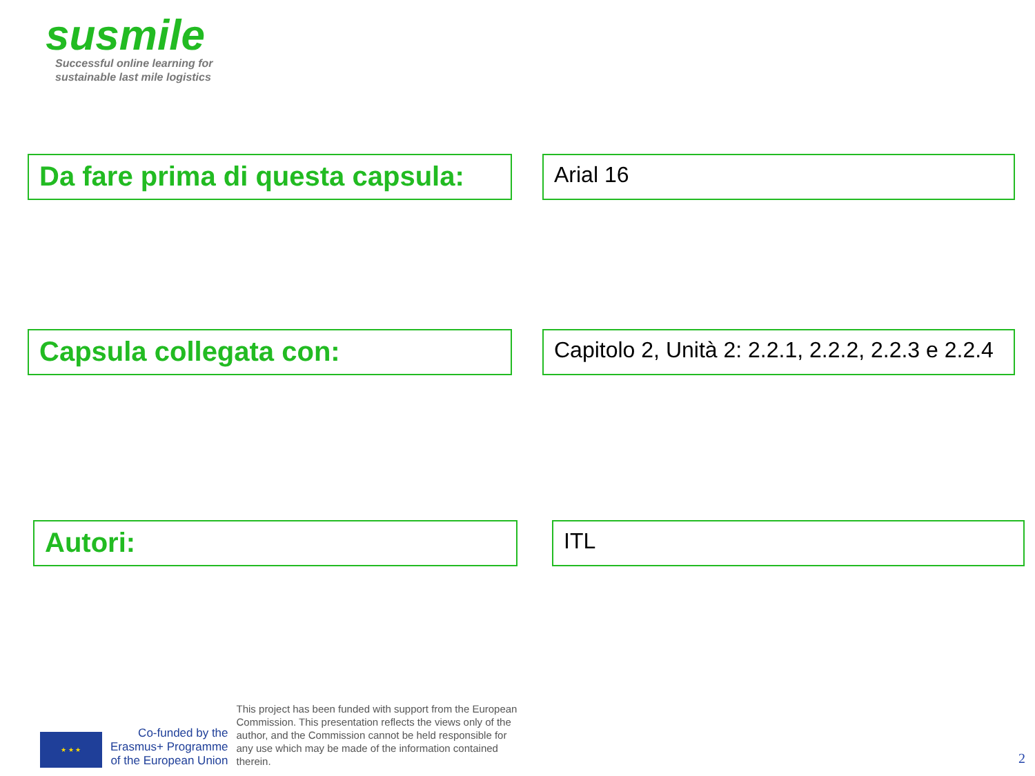susmile
Successful online learning for
sustainable last mile logistics
Da fare prima di questa capsula:
Arial 16
Capsula collegata con:
Capitolo 2, Unità 2: 2.2.1, 2.2.2, 2.2.3 e 2.2.4
Autori:
ITL
★ ★ ★
Co-funded by the
Erasmus+ Programme
of the European Union
This project has been funded with support from the European Commission. This presentation reflects the views only of the author, and the Commission cannot be held responsible for any use which may be made of the information contained therein.
2